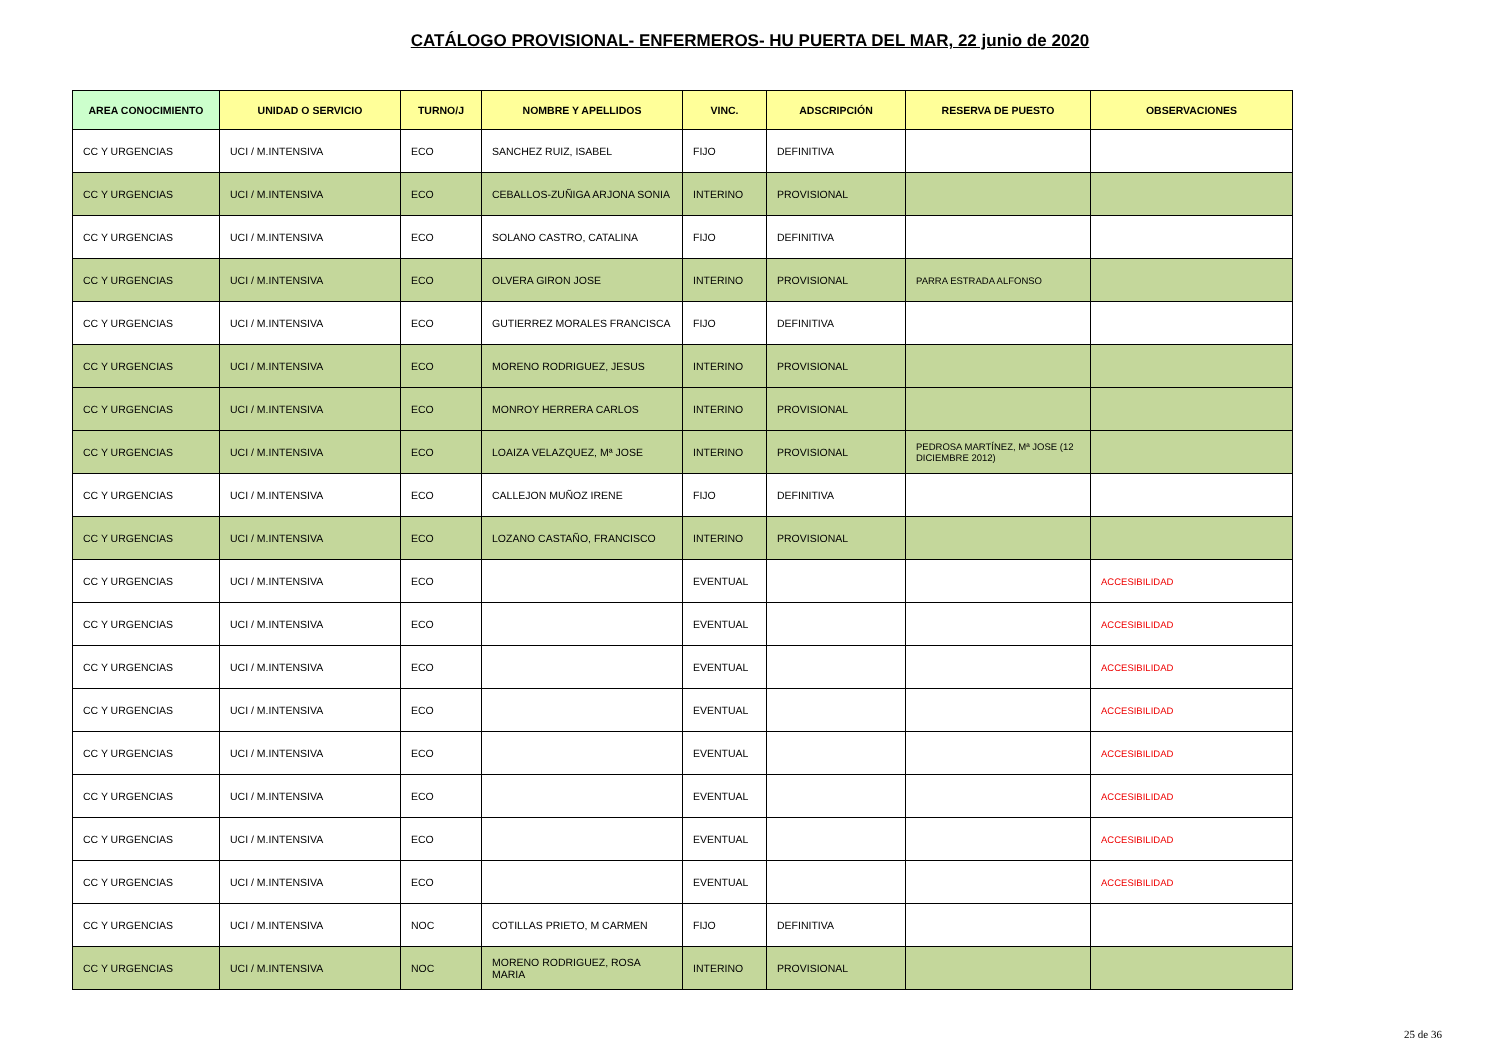CATÁLOGO PROVISIONAL- ENFERMEROS- HU PUERTA DEL MAR, 22 junio de 2020
| AREA CONOCIMIENTO | UNIDAD O SERVICIO | TURNO/J | NOMBRE Y APELLIDOS | VINC. | ADSCRIPCIÓN | RESERVA DE PUESTO | OBSERVACIONES |
| --- | --- | --- | --- | --- | --- | --- | --- |
| CC Y URGENCIAS | UCI / M.INTENSIVA | ECO | SANCHEZ RUIZ, ISABEL | FIJO | DEFINITIVA | | |
| CC Y URGENCIAS | UCI / M.INTENSIVA | ECO | CEBALLOS-ZUÑIGA ARJONA SONIA | INTERINO | PROVISIONAL | | |
| CC Y URGENCIAS | UCI / M.INTENSIVA | ECO | SOLANO CASTRO, CATALINA | FIJO | DEFINITIVA | | |
| CC Y URGENCIAS | UCI / M.INTENSIVA | ECO | OLVERA GIRON JOSE | INTERINO | PROVISIONAL | PARRA ESTRADA ALFONSO | |
| CC Y URGENCIAS | UCI / M.INTENSIVA | ECO | GUTIERREZ MORALES FRANCISCA | FIJO | DEFINITIVA | | |
| CC Y URGENCIAS | UCI / M.INTENSIVA | ECO | MORENO RODRIGUEZ, JESUS | INTERINO | PROVISIONAL | | |
| CC Y URGENCIAS | UCI / M.INTENSIVA | ECO | MONROY HERRERA CARLOS | INTERINO | PROVISIONAL | | |
| CC Y URGENCIAS | UCI / M.INTENSIVA | ECO | LOAIZA VELAZQUEZ, Mª JOSE | INTERINO | PROVISIONAL | PEDROSA MARTÍNEZ, Mª JOSE (12 DICIEMBRE 2012) | |
| CC Y URGENCIAS | UCI / M.INTENSIVA | ECO | CALLEJON MUÑOZ IRENE | FIJO | DEFINITIVA | | |
| CC Y URGENCIAS | UCI / M.INTENSIVA | ECO | LOZANO CASTAÑO, FRANCISCO | INTERINO | PROVISIONAL | | |
| CC Y URGENCIAS | UCI / M.INTENSIVA | ECO | | EVENTUAL | | | ACCESIBILIDAD |
| CC Y URGENCIAS | UCI / M.INTENSIVA | ECO | | EVENTUAL | | | ACCESIBILIDAD |
| CC Y URGENCIAS | UCI / M.INTENSIVA | ECO | | EVENTUAL | | | ACCESIBILIDAD |
| CC Y URGENCIAS | UCI / M.INTENSIVA | ECO | | EVENTUAL | | | ACCESIBILIDAD |
| CC Y URGENCIAS | UCI / M.INTENSIVA | ECO | | EVENTUAL | | | ACCESIBILIDAD |
| CC Y URGENCIAS | UCI / M.INTENSIVA | ECO | | EVENTUAL | | | ACCESIBILIDAD |
| CC Y URGENCIAS | UCI / M.INTENSIVA | ECO | | EVENTUAL | | | ACCESIBILIDAD |
| CC Y URGENCIAS | UCI / M.INTENSIVA | ECO | | EVENTUAL | | | ACCESIBILIDAD |
| CC Y URGENCIAS | UCI / M.INTENSIVA | NOC | COTILLAS PRIETO, M CARMEN | FIJO | DEFINITIVA | | |
| CC Y URGENCIAS | UCI / M.INTENSIVA | NOC | MORENO RODRIGUEZ, ROSA MARIA | INTERINO | PROVISIONAL | | |
25 de 36